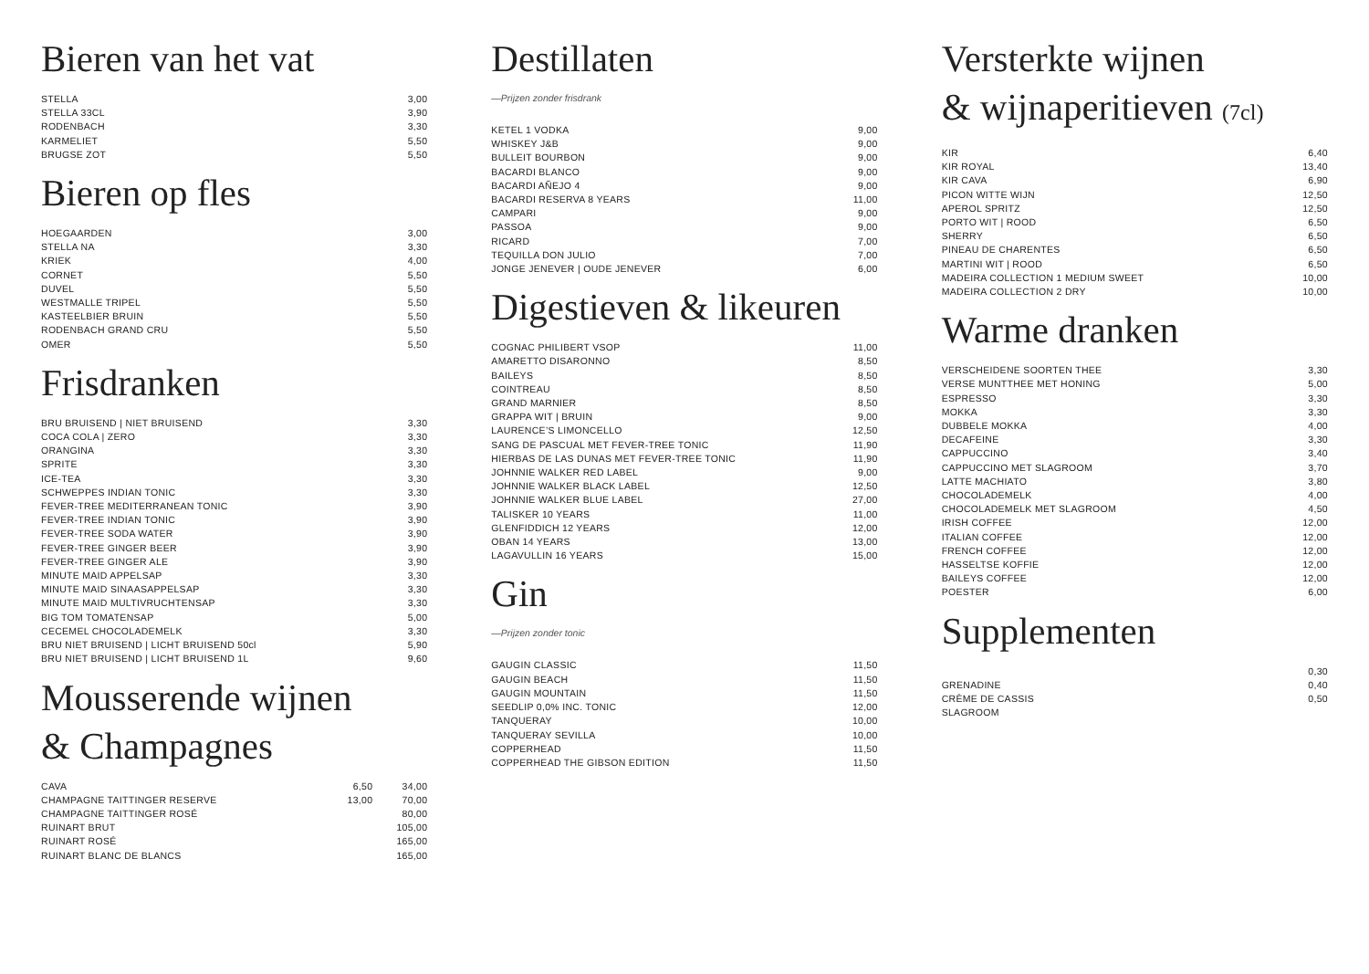Bieren van het vat
| STELLA | 3,00 |
| STELLA 33CL | 3,90 |
| RODENBACH | 3,30 |
| KARMELIET | 5,50 |
| BRUGSE ZOT | 5,50 |
Bieren op fles
| HOEGAARDEN | 3,00 |
| STELLA NA | 3,30 |
| KRIEK | 4,00 |
| CORNET | 5,50 |
| DUVEL | 5,50 |
| WESTMALLE TRIPEL | 5,50 |
| KASTEELBIER BRUIN | 5,50 |
| RODENBACH GRAND CRU | 5,50 |
| OMER | 5,50 |
Frisdranken
| BRU BRUISEND / NIET BRUISEND | 3,30 |
| COCA COLA / ZERO | 3,30 |
| ORANGINA | 3,30 |
| SPRITE | 3,30 |
| ICE-TEA | 3,30 |
| SCHWEPPES INDIAN TONIC | 3,30 |
| FEVER-TREE MEDITERRANEAN TONIC | 3,90 |
| FEVER-TREE INDIAN TONIC | 3,90 |
| FEVER-TREE SODA WATER | 3,90 |
| FEVER-TREE GINGER BEER | 3,90 |
| FEVER-TREE GINGER ALE | 3,90 |
| MINUTE MAID APPELSAP | 3,30 |
| MINUTE MAID SINAASAPPELSAP | 3,30 |
| MINUTE MAID MULTIVRUCHTENSAP | 3,30 |
| BIG TOM TOMATENSAP | 5,00 |
| CECEMEL CHOCOLADEMELK | 3,30 |
| BRU NIET BRUISEND / LICHT BRUISEND 50cl | 5,90 |
| BRU NIET BRUISEND / LICHT BRUISEND 1L | 9,60 |
Mousserende wijnen
& Champagnes
| CAVA | 6,50 | 34,00 |
| CHAMPAGNE TAITTINGER RESERVE | 13,00 | 70,00 |
| CHAMPAGNE TAITTINGER ROSÉ | | 80,00 |
| RUINART BRUT | | 105,00 |
| RUINART ROSÉ | | 165,00 |
| RUINART BLANC DE BLANCS | | 165,00 |
Destillaten
—Prijzen zonder frisdrank
| KETEL 1 VODKA | 9,00 |
| WHISKEY J&B | 9,00 |
| BULLEIT BOURBON | 9,00 |
| BACARDI BLANCO | 9,00 |
| BACARDI AÑEJO 4 | 9,00 |
| BACARDI RESERVA 8 YEARS | 11,00 |
| CAMPARI | 9,00 |
| PASSOA | 9,00 |
| RICARD | 7,00 |
| TEQUILLA DON JULIO | 7,00 |
| JONGE JENEVER / OUDE JENEVER | 6,00 |
Digestieven & likeuren
| COGNAC PHILIBERT VSOP | 11,00 |
| AMARETTO DISARONNO | 8,50 |
| BAILEYS | 8,50 |
| COINTREAU | 8,50 |
| GRAND MARNIER | 8,50 |
| GRAPPA WIT / BRUIN | 9,00 |
| LAURENCE’S LIMONCELLO | 12,50 |
| SANG DE PASCUAL MET FEVER-TREE TONIC | 11,90 |
| HIERBAS DE LAS DUNAS MET FEVER-TREE TONIC | 11,90 |
| JOHNNIE WALKER RED LABEL | 9,00 |
| JOHNNIE WALKER BLACK LABEL | 12,50 |
| JOHNNIE WALKER BLUE LABEL | 27,00 |
| TALISKER 10 YEARS | 11,00 |
| GLENFIDDICH 12 YEARS | 12,00 |
| OBAN 14 YEARS | 13,00 |
| LAGAVULLIN 16 YEARS | 15,00 |
Gin
—Prijzen zonder tonic
| GAUGIN CLASSIC | 11,50 |
| GAUGIN BEACH | 11,50 |
| GAUGIN MOUNTAIN | 11,50 |
| SEEDLIP 0,0% INC. TONIC | 12,00 |
| TANQUERAY | 10,00 |
| TANQUERAY SEVILLA | 10,00 |
| COPPERHEAD | 11,50 |
| COPPERHEAD THE GIBSON EDITION | 11,50 |
Versterkte wijnen
& wijnaperitieven (7cl)
| KIR | 6,40 |
| KIR ROYAL | 13,40 |
| KIR CAVA | 6,90 |
| PICON WITTE WIJN | 12,50 |
| APEROL SPRITZ | 12,50 |
| PORTO WIT / ROOD | 6,50 |
| SHERRY | 6,50 |
| PINEAU DE CHARENTES | 6,50 |
| MARTINI WIT / ROOD | 6,50 |
| MADEIRA COLLECTION 1 MEDIUM SWEET | 10,00 |
| MADEIRA COLLECTION 2 DRY | 10,00 |
Warme dranken
| VERSCHEIDENE SOORTEN THEE | 3,30 |
| VERSE MUNTTHEE MET HONING | 5,00 |
| ESPRESSO | 3,30 |
| MOKKA | 3,30 |
| DUBBELE MOKKA | 4,00 |
| DECAFEINE | 3,30 |
| CAPPUCCINO | 3,40 |
| CAPPUCCINO MET SLAGROOM | 3,70 |
| LATTE MACHIATO | 3,80 |
| CHOCOLADEMELK | 4,00 |
| CHOCOLADEMELK MET SLAGROOM | 4,50 |
| IRISH COFFEE | 12,00 |
| ITALIAN COFFEE | 12,00 |
| FRENCH COFFEE | 12,00 |
| HASSELTSE KOFFIE | 12,00 |
| BAILEYS COFFEE | 12,00 |
| POESTER | 6,00 |
Supplementen
| | 0,30 |
| GRENADINE | 0,40 |
| CRÈME DE CASSIS | 0,50 |
| SLAGROOM | |